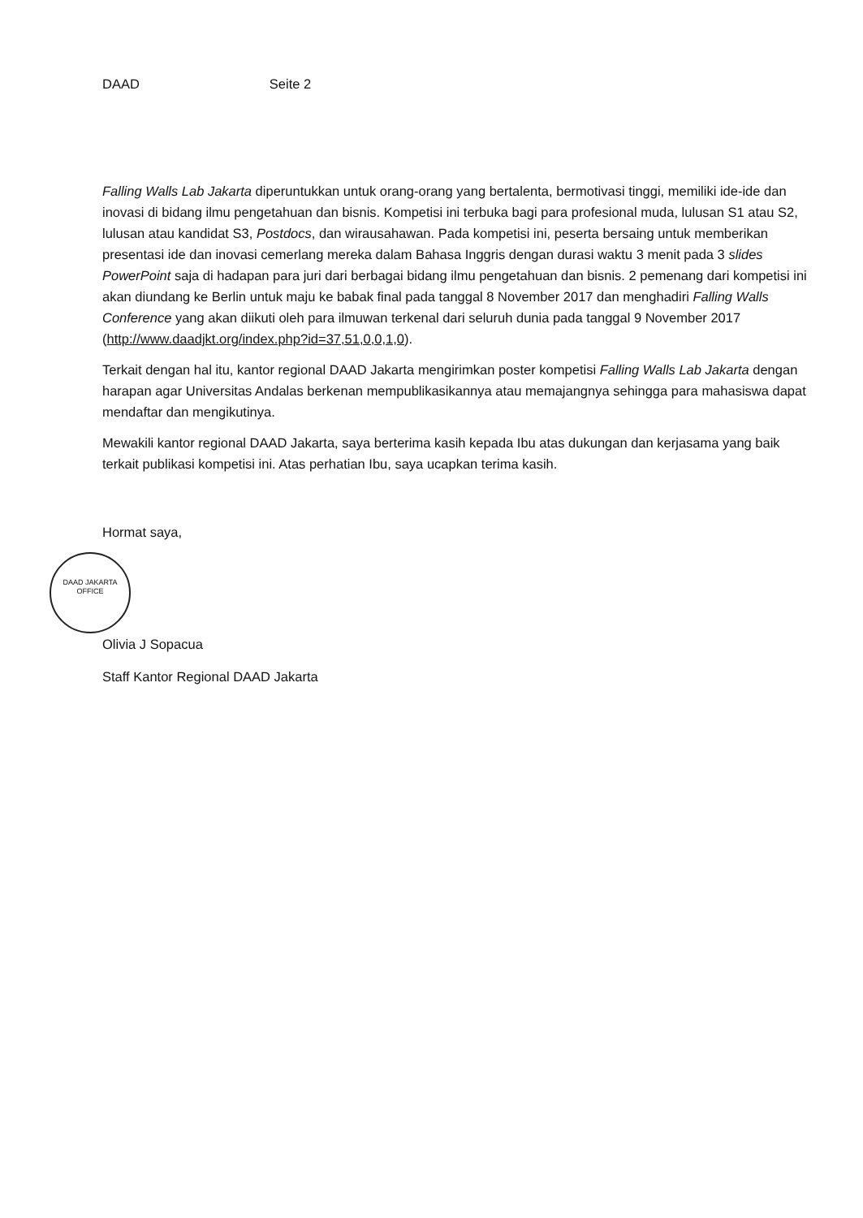DAAD Seite 2
Falling Walls Lab Jakarta diperuntukkan untuk orang-orang yang bertalenta, bermotivasi tinggi, memiliki ide-ide dan inovasi di bidang ilmu pengetahuan dan bisnis. Kompetisi ini terbuka bagi para profesional muda, lulusan S1 atau S2, lulusan atau kandidat S3, Postdocs, dan wirausahawan. Pada kompetisi ini, peserta bersaing untuk memberikan presentasi ide dan inovasi cemerlang mereka dalam Bahasa Inggris dengan durasi waktu 3 menit pada 3 slides PowerPoint saja di hadapan para juri dari berbagai bidang ilmu pengetahuan dan bisnis. 2 pemenang dari kompetisi ini akan diundang ke Berlin untuk maju ke babak final pada tanggal 8 November 2017 dan menghadiri Falling Walls Conference yang akan diikuti oleh para ilmuwan terkenal dari seluruh dunia pada tanggal 9 November 2017 (http://www.daadjkt.org/index.php?id=37,51,0,0,1,0).
Terkait dengan hal itu, kantor regional DAAD Jakarta mengirimkan poster kompetisi Falling Walls Lab Jakarta dengan harapan agar Universitas Andalas berkenan mempublikasikannya atau memajangnya sehingga para mahasiswa dapat mendaftar dan mengikutinya.
Mewakili kantor regional DAAD Jakarta, saya berterima kasih kepada Ibu atas dukungan dan kerjasama yang baik terkait publikasi kompetisi ini. Atas perhatian Ibu, saya ucapkan terima kasih.
Hormat saya,
DAAD JAKARTA OFFICE
Olivia J Sopacua
Staff Kantor Regional DAAD Jakarta